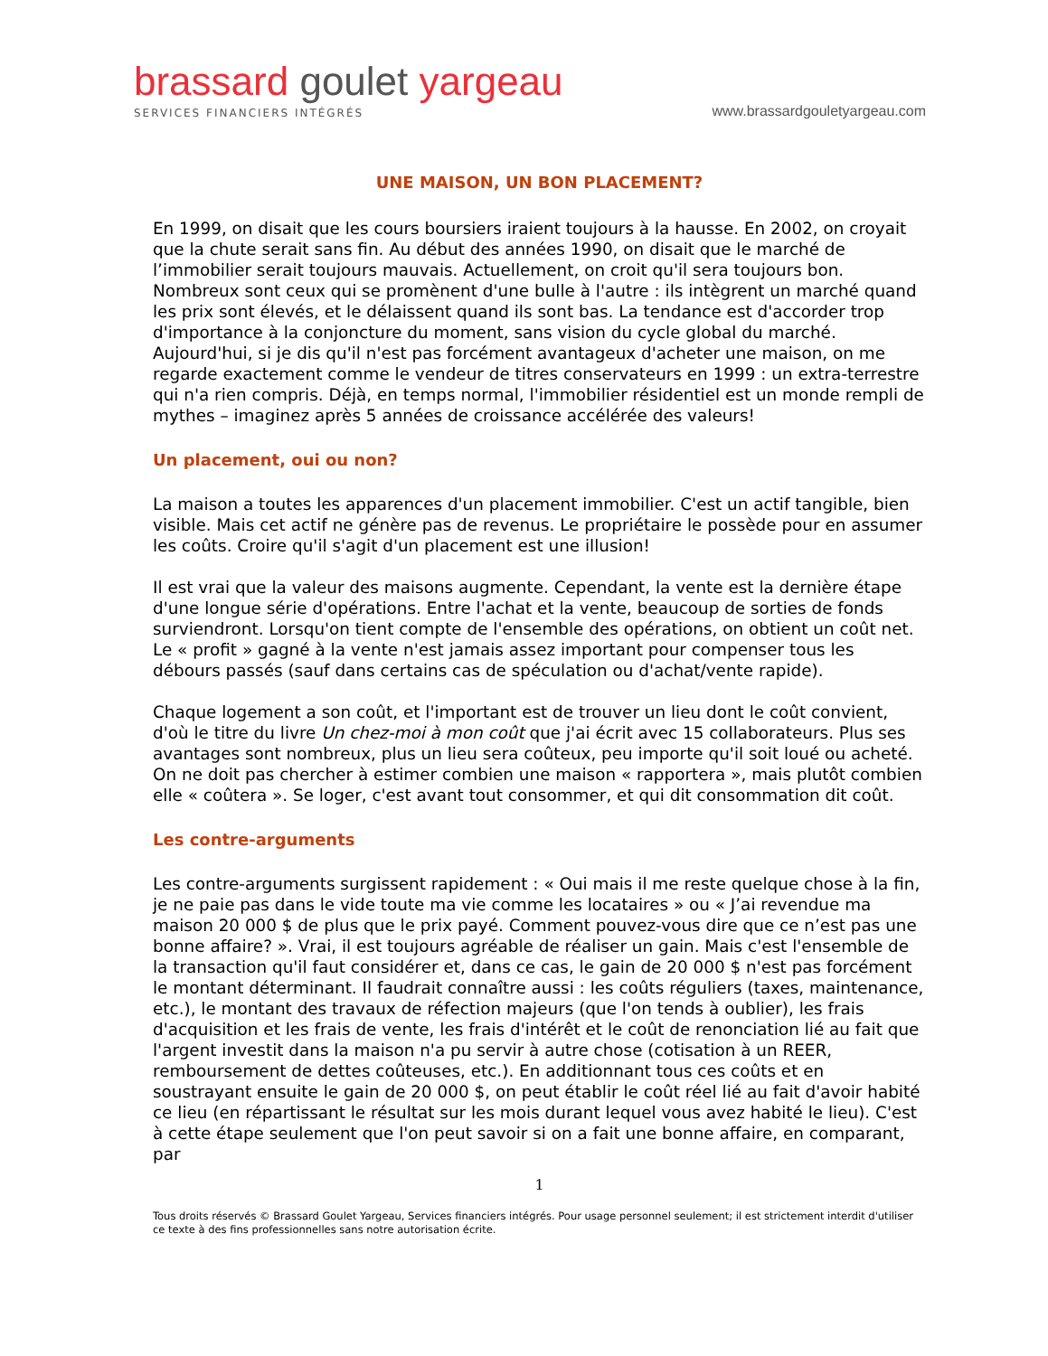brassard goulet yargeau
SERVICES FINANCIERS INTÉGRÉS
www.brassardgouletyargeau.com
UNE MAISON, UN BON PLACEMENT?
En 1999, on disait que les cours boursiers iraient toujours à la hausse. En 2002, on croyait que la chute serait sans fin. Au début des années 1990, on disait que le marché de l’immobilier serait toujours mauvais. Actuellement, on croit qu'il sera toujours bon. Nombreux sont ceux qui se promènent d'une bulle à l'autre : ils intègrent un marché quand les prix sont élevés, et le délaissent quand ils sont bas. La tendance est d'accorder trop d'importance à la conjoncture du moment, sans vision du cycle global du marché. Aujourd'hui, si je dis qu'il n'est pas forcément avantageux d'acheter une maison, on me regarde exactement comme le vendeur de titres conservateurs en 1999 : un extra-terrestre qui n'a rien compris. Déjà, en temps normal, l'immobilier résidentiel est un monde rempli de mythes – imaginez après 5 années de croissance accélérée des valeurs!
Un placement, oui ou non?
La maison a toutes les apparences d'un placement immobilier. C'est un actif tangible, bien visible. Mais cet actif ne génère pas de revenus. Le propriétaire le possède pour en assumer les coûts. Croire qu'il s'agit d'un placement est une illusion!
Il est vrai que la valeur des maisons augmente. Cependant, la vente est la dernière étape d'une longue série d'opérations. Entre l'achat et la vente, beaucoup de sorties de fonds surviendront. Lorsqu'on tient compte de l'ensemble des opérations, on obtient un coût net. Le « profit » gagné à la vente n'est jamais assez important pour compenser tous les débours passés (sauf dans certains cas de spéculation ou d'achat/vente rapide).
Chaque logement a son coût, et l'important est de trouver un lieu dont le coût convient, d'où le titre du livre Un chez-moi à mon coût que j'ai écrit avec 15 collaborateurs. Plus ses avantages sont nombreux, plus un lieu sera coûteux, peu importe qu'il soit loué ou acheté. On ne doit pas chercher à estimer combien une maison « rapportera », mais plutôt combien elle « coûtera ». Se loger, c'est avant tout consommer, et qui dit consommation dit coût.
Les contre-arguments
Les contre-arguments surgissent rapidement : « Oui mais il me reste quelque chose à la fin, je ne paie pas dans le vide toute ma vie comme les locataires » ou « J’ai revendue ma maison 20 000 $ de plus que le prix payé. Comment pouvez-vous dire que ce n’est pas une bonne affaire? ». Vrai, il est toujours agréable de réaliser un gain. Mais c'est l'ensemble de la transaction qu'il faut considérer et, dans ce cas, le gain de 20 000 $ n'est pas forcément le montant déterminant. Il faudrait connaître aussi : les coûts réguliers (taxes, maintenance, etc.), le montant des travaux de réfection majeurs (que l'on tends à oublier), les frais d'acquisition et les frais de vente, les frais d'intérêt et le coût de renonciation lié au fait que l'argent investit dans la maison n'a pu servir à autre chose (cotisation à un REER, remboursement de dettes coûteuses, etc.). En additionnant tous ces coûts et en soustrayant ensuite le gain de 20 000 $, on peut établir le coût réel lié au fait d'avoir habité ce lieu (en répartissant le résultat sur les mois durant lequel vous avez habité le lieu). C'est à cette étape seulement que l'on peut savoir si on a fait une bonne affaire, en comparant, par
1
Tous droits réservés © Brassard Goulet Yargeau, Services financiers intégrés. Pour usage personnel seulement; il est strictement interdit d'utiliser ce texte à des fins professionnelles sans notre autorisation écrite.